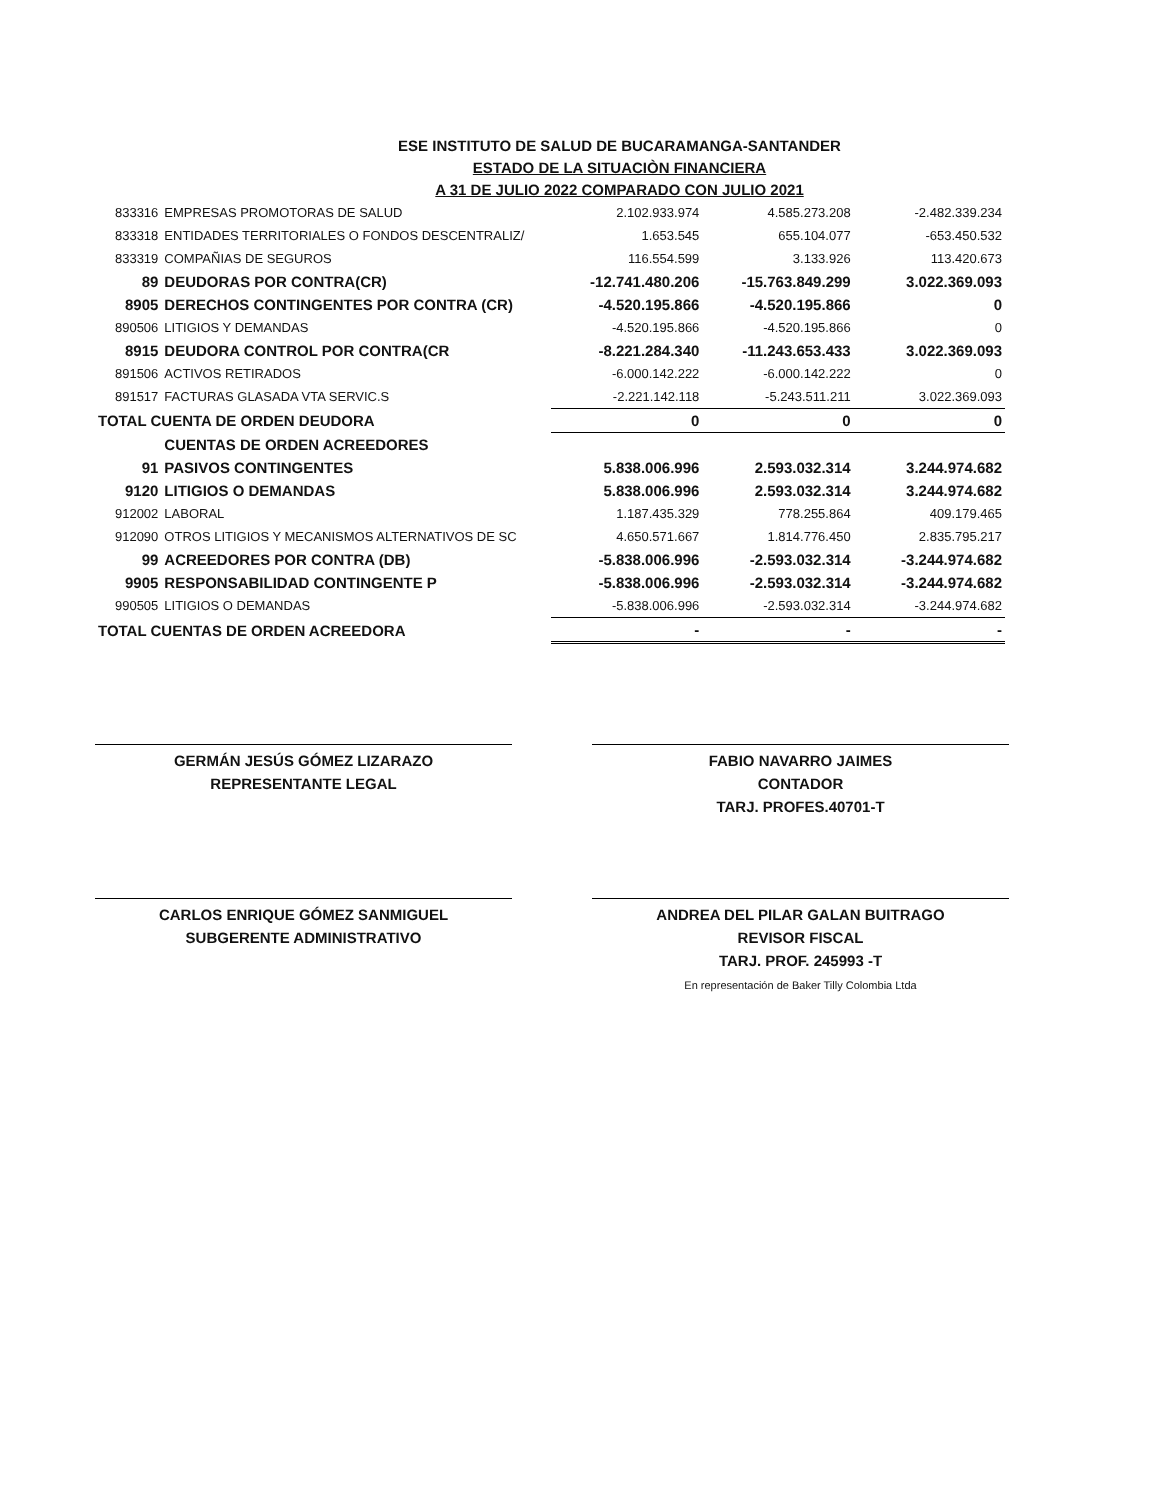ESE INSTITUTO DE SALUD DE BUCARAMANGA-SANTANDER
ESTADO DE LA SITUACIÒN FINANCIERA
A 31 DE JULIO 2022 COMPARADO CON JULIO 2021
| 833316 | EMPRESAS PROMOTORAS DE SALUD | 2.102.933.974 | 4.585.273.208 | -2.482.339.234 |
| 833318 | ENTIDADES TERRITORIALES O FONDOS DESCENTRALIZ/ | 1.653.545 | 655.104.077 | -653.450.532 |
| 833319 | COMPAÑIAS DE SEGUROS | 116.554.599 | 3.133.926 | 113.420.673 |
| 89 | DEUDORAS POR CONTRA(CR) | -12.741.480.206 | -15.763.849.299 | 3.022.369.093 |
| 8905 | DERECHOS CONTINGENTES POR CONTRA (CR) | -4.520.195.866 | -4.520.195.866 | 0 |
| 890506 | LITIGIOS Y DEMANDAS | -4.520.195.866 | -4.520.195.866 | 0 |
| 8915 | DEUDORA CONTROL POR CONTRA(CR | -8.221.284.340 | -11.243.653.433 | 3.022.369.093 |
| 891506 | ACTIVOS RETIRADOS | -6.000.142.222 | -6.000.142.222 | 0 |
| 891517 | FACTURAS GLASADA VTA SERVIC.S | -2.221.142.118 | -5.243.511.211 | 3.022.369.093 |
| TOTAL CUENTA DE ORDEN DEUDORA | | 0 | 0 | 0 |
| | CUENTAS DE ORDEN ACREEDORES | | | |
| 91 | PASIVOS CONTINGENTES | 5.838.006.996 | 2.593.032.314 | 3.244.974.682 |
| 9120 | LITIGIOS O DEMANDAS | 5.838.006.996 | 2.593.032.314 | 3.244.974.682 |
| 912002 | LABORAL | 1.187.435.329 | 778.255.864 | 409.179.465 |
| 912090 | OTROS LITIGIOS Y MECANISMOS ALTERNATIVOS DE SC | 4.650.571.667 | 1.814.776.450 | 2.835.795.217 |
| 99 | ACREEDORES POR CONTRA (DB) | -5.838.006.996 | -2.593.032.314 | -3.244.974.682 |
| 9905 | RESPONSABILIDAD CONTINGENTE P | -5.838.006.996 | -2.593.032.314 | -3.244.974.682 |
| 990505 | LITIGIOS O DEMANDAS | -5.838.006.996 | -2.593.032.314 | -3.244.974.682 |
| TOTAL CUENTAS DE ORDEN ACREEDORA | | - | - | - |
GERMÁN JESÚS GÓMEZ LIZARAZO
REPRESENTANTE LEGAL
FABIO NAVARRO JAIMES
CONTADOR
TARJ. PROFES.40701-T
CARLOS ENRIQUE GÓMEZ SANMIGUEL
SUBGERENTE ADMINISTRATIVO
ANDREA DEL PILAR GALAN BUITRAGO
REVISOR FISCAL
TARJ. PROF. 245993 -T
En representación de Baker Tilly Colombia Ltda